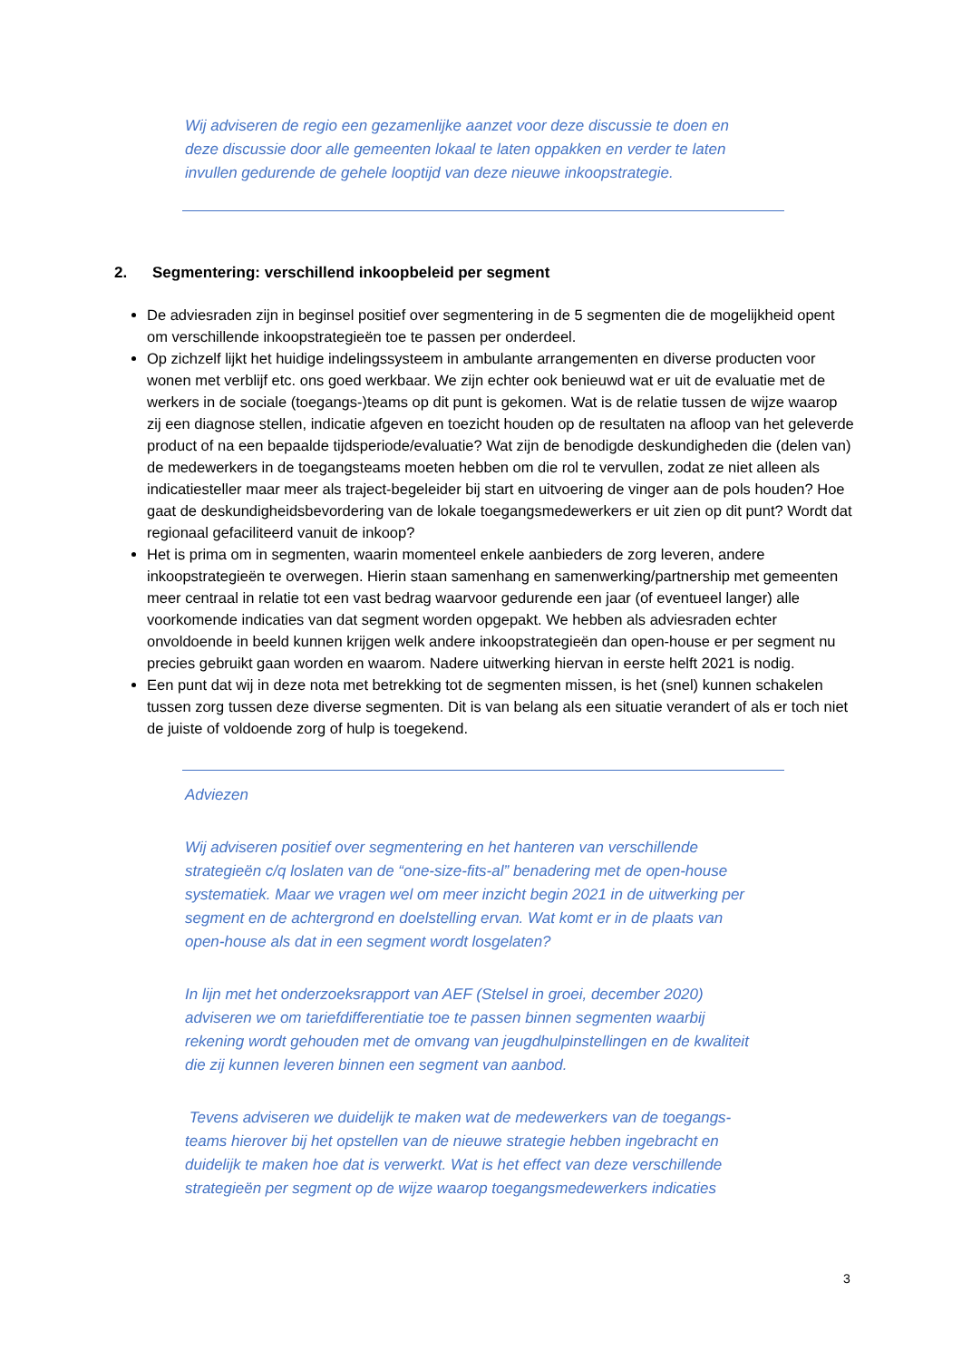Wij adviseren de regio een gezamenlijke aanzet voor deze discussie te doen en deze discussie door alle gemeenten lokaal te laten oppakken en verder te laten invullen gedurende de gehele looptijd van deze nieuwe inkoopstrategie.
2. Segmentering: verschillend inkoopbeleid per segment
De adviesraden zijn in beginsel positief over segmentering in de 5 segmenten die de mogelijkheid opent om verschillende inkoopstrategieën toe te passen per onderdeel.
Op zichzelf lijkt het huidige indelingssysteem in ambulante arrangementen en diverse producten voor wonen met verblijf etc. ons goed werkbaar. We zijn echter ook benieuwd wat er uit de evaluatie met de werkers in de sociale (toegangs-)teams op dit punt is gekomen. Wat is de relatie tussen de wijze waarop zij een diagnose stellen, indicatie afgeven en toezicht houden op de resultaten na afloop van het geleverde product of na een bepaalde tijdsperiode/evaluatie? Wat zijn de benodigde deskundigheden die (delen van) de medewerkers in de toegangsteams moeten hebben om die rol te vervullen, zodat ze niet alleen als indicatiesteller maar meer als traject-begeleider bij start en uitvoering de vinger aan de pols houden? Hoe gaat de deskundigheidsbevordering van de lokale toegangsmedewerkers er uit zien op dit punt? Wordt dat regionaal gefaciliteerd vanuit de inkoop?
Het is prima om in segmenten, waarin momenteel enkele aanbieders de zorg leveren, andere inkoopstrategieën te overwegen. Hierin staan samenhang en samenwerking/partnership met gemeenten meer centraal in relatie tot een vast bedrag waarvoor gedurende een jaar (of eventueel langer) alle voorkomende indicaties van dat segment worden opgepakt. We hebben als adviesraden echter onvoldoende in beeld kunnen krijgen welk andere inkoopstrategieën dan open-house er per segment nu precies gebruikt gaan worden en waarom. Nadere uitwerking hiervan in eerste helft 2021 is nodig.
Een punt dat wij in deze nota met betrekking tot de segmenten missen, is het (snel) kunnen schakelen tussen zorg tussen deze diverse segmenten. Dit is van belang als een situatie verandert of als er toch niet de juiste of voldoende zorg of hulp is toegekend.
Adviezen
Wij adviseren positief over segmentering en het hanteren van verschillende strategieën c/q loslaten van de “one-size-fits-al” benadering met de open-house systematiek. Maar we vragen wel om meer inzicht begin 2021 in de uitwerking per segment en de achtergrond en doelstelling ervan. Wat komt er in de plaats van open-house als dat in een segment wordt losgelaten?
In lijn met het onderzoeksrapport van AEF (Stelsel in groei, december 2020) adviseren we om tariefdifferentiatie toe te passen binnen segmenten waarbij rekening wordt gehouden met de omvang van jeugdhulpinstellingen en de kwaliteit die zij kunnen leveren binnen een segment van aanbod.
Tevens adviseren we duidelijk te maken wat de medewerkers van de toegangs-teams hierover bij het opstellen van de nieuwe strategie hebben ingebracht en duidelijk te maken hoe dat is verwerkt. Wat is het effect van deze verschillende strategieën per segment op de wijze waarop toegangsmedewerkers indicaties
3